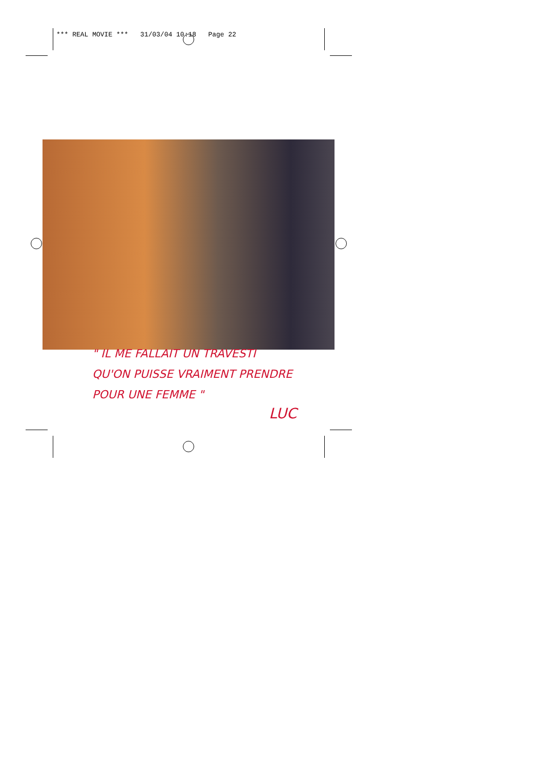*** REAL MOVIE *** 31/03/04 10:18 Page 22
" IL ME FALLAIT UN TRAVESTI
QU'ON PUISSE VRAIMENT PRENDRE
POUR UNE FEMME "
LUC